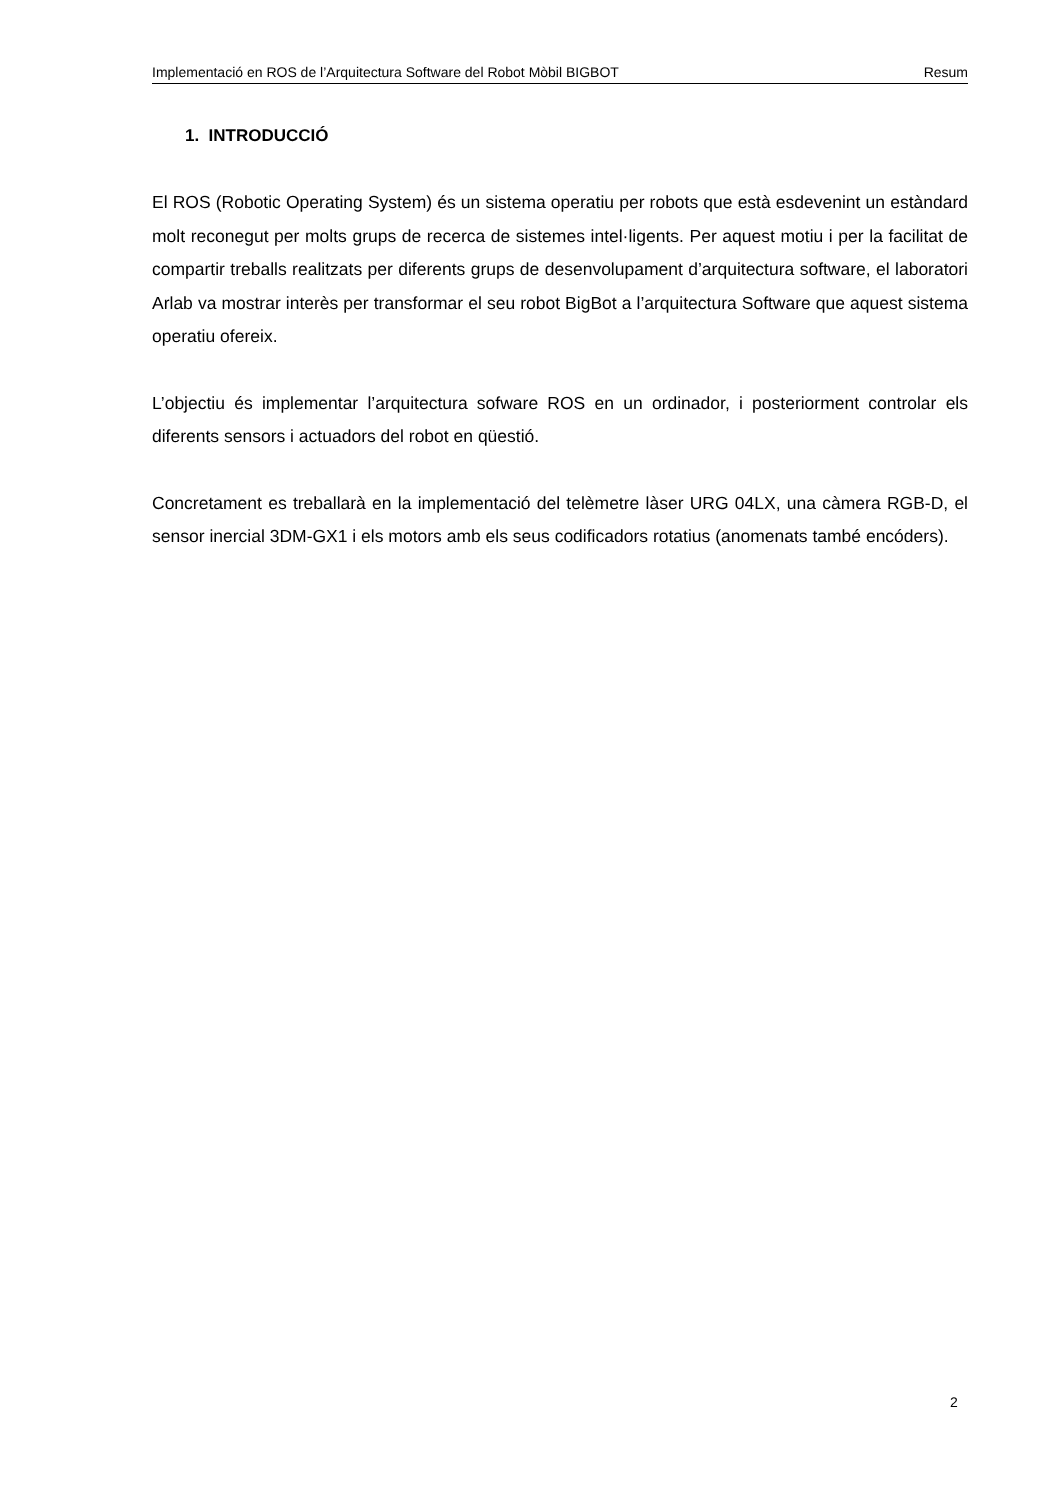Implementació en ROS de l’Arquitectura Software del Robot Mòbil BIGBOT Resum
1. INTRODUCCIÓ
El ROS (Robotic Operating System) és un sistema operatiu per robots que està esdevenint un estàndard molt reconegut per molts grups de recerca de sistemes intel·ligents. Per aquest motiu i per la facilitat de compartir treballs realitzats per diferents grups de desenvolupament d’arquitectura software, el laboratori Arlab va mostrar interès per transformar el seu robot BigBot a l’arquitectura Software que aquest sistema operatiu ofereix.
L’objectiu és implementar l’arquitectura sofware ROS en un ordinador, i posteriorment controlar els diferents sensors i actuadors del robot en qüestió.
Concretament es treballarà en la implementació del telèmetre làser URG 04LX, una càmera RGB-D, el sensor inercial 3DM-GX1 i els motors amb els seus codificadors rotatius (anomenats també encóders).
2